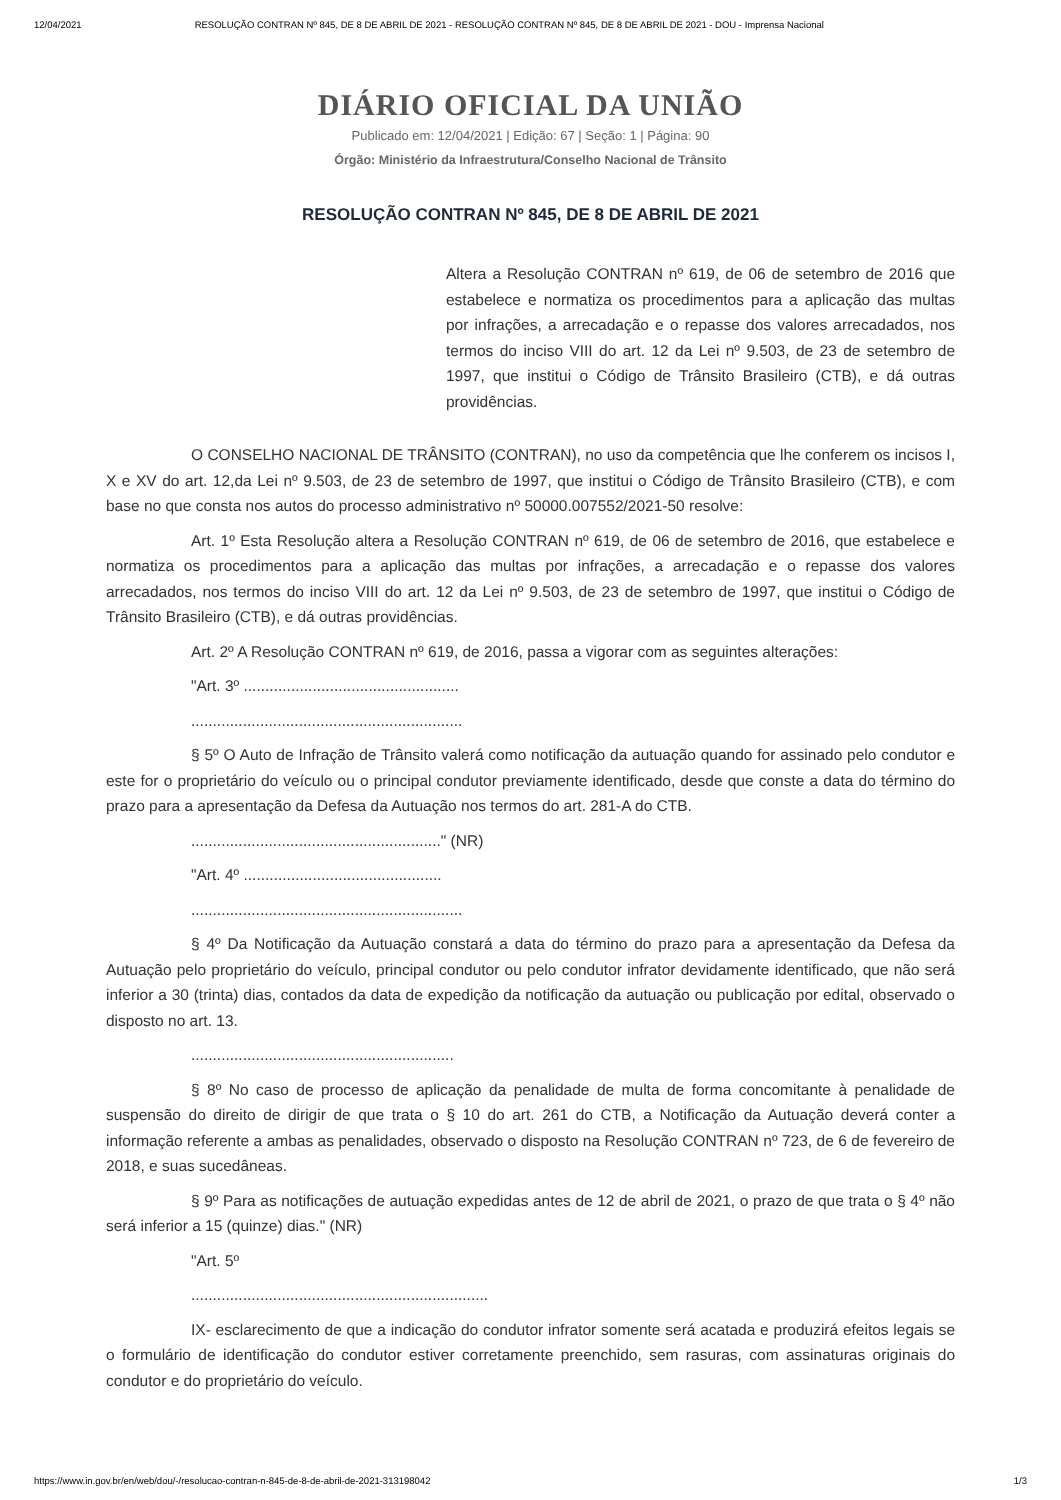12/04/2021 RESOLUÇÃO CONTRAN Nº 845, DE 8 DE ABRIL DE 2021 - RESOLUÇÃO CONTRAN Nº 845, DE 8 DE ABRIL DE 2021 - DOU - Imprensa Nacional
DIÁRIO OFICIAL DA UNIÃO
Publicado em: 12/04/2021 | Edição: 67 | Seção: 1 | Página: 90
Órgão: Ministério da Infraestrutura/Conselho Nacional de Trânsito
RESOLUÇÃO CONTRAN Nº 845, DE 8 DE ABRIL DE 2021
Altera a Resolução CONTRAN nº 619, de 06 de setembro de 2016 que estabelece e normatiza os procedimentos para a aplicação das multas por infrações, a arrecadação e o repasse dos valores arrecadados, nos termos do inciso VIII do art. 12 da Lei nº 9.503, de 23 de setembro de 1997, que institui o Código de Trânsito Brasileiro (CTB), e dá outras providências.
O CONSELHO NACIONAL DE TRÂNSITO (CONTRAN), no uso da competência que lhe conferem os incisos I, X e XV do art. 12,da Lei nº 9.503, de 23 de setembro de 1997, que institui o Código de Trânsito Brasileiro (CTB), e com base no que consta nos autos do processo administrativo nº 50000.007552/2021-50 resolve:
Art. 1º Esta Resolução altera a Resolução CONTRAN nº 619, de 06 de setembro de 2016, que estabelece e normatiza os procedimentos para a aplicação das multas por infrações, a arrecadação e o repasse dos valores arrecadados, nos termos do inciso VIII do art. 12 da Lei nº 9.503, de 23 de setembro de 1997, que institui o Código de Trânsito Brasileiro (CTB), e dá outras providências.
Art. 2º A Resolução CONTRAN nº 619, de 2016, passa a vigorar com as seguintes alterações:
"Art. 3º ..................................................
...............................................................
§ 5º O Auto de Infração de Trânsito valerá como notificação da autuação quando for assinado pelo condutor e este for o proprietário do veículo ou o principal condutor previamente identificado, desde que conste a data do término do prazo para a apresentação da Defesa da Autuação nos termos do art. 281-A do CTB.
.........................................................." (NR)
"Art. 4º ..............................................
...............................................................
§ 4º Da Notificação da Autuação constará a data do término do prazo para a apresentação da Defesa da Autuação pelo proprietário do veículo, principal condutor ou pelo condutor infrator devidamente identificado, que não será inferior a 30 (trinta) dias, contados da data de expedição da notificação da autuação ou publicação por edital, observado o disposto no art. 13.
.............................................................
§ 8º No caso de processo de aplicação da penalidade de multa de forma concomitante à penalidade de suspensão do direito de dirigir de que trata o § 10 do art. 261 do CTB, a Notificação da Autuação deverá conter a informação referente a ambas as penalidades, observado o disposto na Resolução CONTRAN nº 723, de 6 de fevereiro de 2018, e suas sucedâneas.
§ 9º Para as notificações de autuação expedidas antes de 12 de abril de 2021, o prazo de que trata o § 4º não será inferior a 15 (quinze) dias." (NR)
"Art. 5º
.....................................................................
IX- esclarecimento de que a indicação do condutor infrator somente será acatada e produzirá efeitos legais se o formulário de identificação do condutor estiver corretamente preenchido, sem rasuras, com assinaturas originais do condutor e do proprietário do veículo.
https://www.in.gov.br/en/web/dou/-/resolucao-contran-n-845-de-8-de-abril-de-2021-313198042 1/3